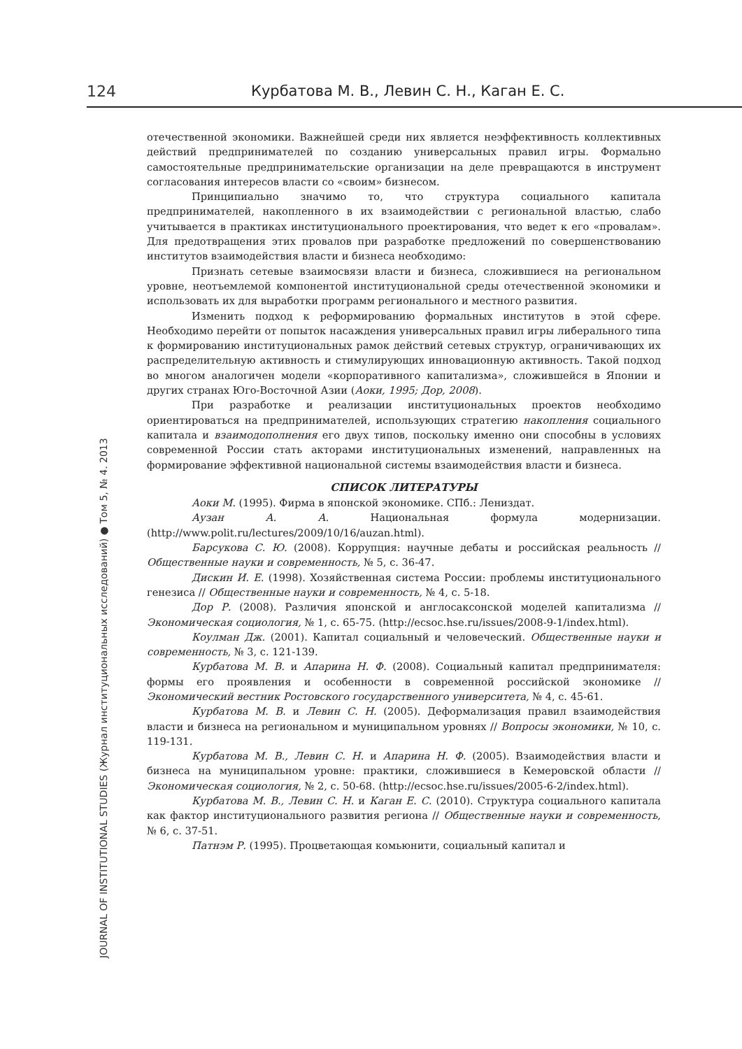124 Курбатова М. В., Левин С. Н., Каган Е. С.
JOURNAL OF INSTITUTIONAL STUDIES (Журнал институциональных исследований) ● Том 5, № 4. 2013
отечественной экономики. Важнейшей среди них является неэффективность коллективных действий предпринимателей по созданию универсальных правил игры. Формально самостоятельные предпринимательские организации на деле превращаются в инструмент согласования интересов власти со «своим» бизнесом.
Принципиально значимо то, что структура социального капитала предпринимателей, накопленного в их взаимодействии с региональной властью, слабо учитывается в практиках институционального проектирования, что ведет к его «провалам». Для предотвращения этих провалов при разработке предложений по совершенствованию институтов взаимодействия власти и бизнеса необходимо:
Признать сетевые взаимосвязи власти и бизнеса, сложившиеся на региональном уровне, неотъемлемой компонентой институциональной среды отечественной экономики и использовать их для выработки программ регионального и местного развития.
Изменить подход к реформированию формальных институтов в этой сфере. Необходимо перейти от попыток насаждения универсальных правил игры либерального типа к формированию институциональных рамок действий сетевых структур, ограничивающих их распределительную активность и стимулирующих инновационную активность. Такой подход во многом аналогичен модели «корпоративного капитализма», сложившейся в Японии и других странах Юго-Восточной Азии (Аоки, 1995; Дор, 2008).
При разработке и реализации институциональных проектов необходимо ориентироваться на предпринимателей, использующих стратегию накопления социального капитала и взаимодополнения его двух типов, поскольку именно они способны в условиях современной России стать акторами институциональных изменений, направленных на формирование эффективной национальной системы взаимодействия власти и бизнеса.
СПИСОК ЛИТЕРАТУРЫ
Аоки М. (1995). Фирма в японской экономике. СПб.: Лениздат.
Аузан А. А. Национальная формула модернизации. (http://www.polit.ru/lectures/2009/10/16/auzan.html).
Барсукова С. Ю. (2008). Коррупция: научные дебаты и российская реальность // Общественные науки и современность, № 5, с. 36-47.
Дискин И. Е. (1998). Хозяйственная система России: проблемы институционального генезиса // Общественные науки и современность, № 4, с. 5-18.
Дор Р. (2008). Различия японской и англосаксонской моделей капитализма // Экономическая социология, № 1, с. 65-75. (http://ecsoc.hse.ru/issues/2008-9-1/index.html).
Коулман Дж. (2001). Капитал социальный и человеческий. Общественные науки и современность, № 3, с. 121-139.
Курбатова М. В. и Апарина Н. Ф. (2008). Социальный капитал предпринимателя: формы его проявления и особенности в современной российской экономике // Экономический вестник Ростовского государственного университета, № 4, с. 45-61.
Курбатова М. В. и Левин С. Н. (2005). Деформализация правил взаимодействия власти и бизнеса на региональном и муниципальном уровнях // Вопросы экономики, № 10, с. 119-131.
Курбатова М. В., Левин С. Н. и Апарина Н. Ф. (2005). Взаимодействия власти и бизнеса на муниципальном уровне: практики, сложившиеся в Кемеровской области // Экономическая социология, № 2, с. 50-68. (http://ecsoc.hse.ru/issues/2005-6-2/index.html).
Курбатова М. В., Левин С. Н. и Каган Е. С. (2010). Структура социального капитала как фактор институционального развития региона // Общественные науки и современность, № 6, с. 37-51.
Патнэм Р. (1995). Процветающая комьюнити, социальный капитал и